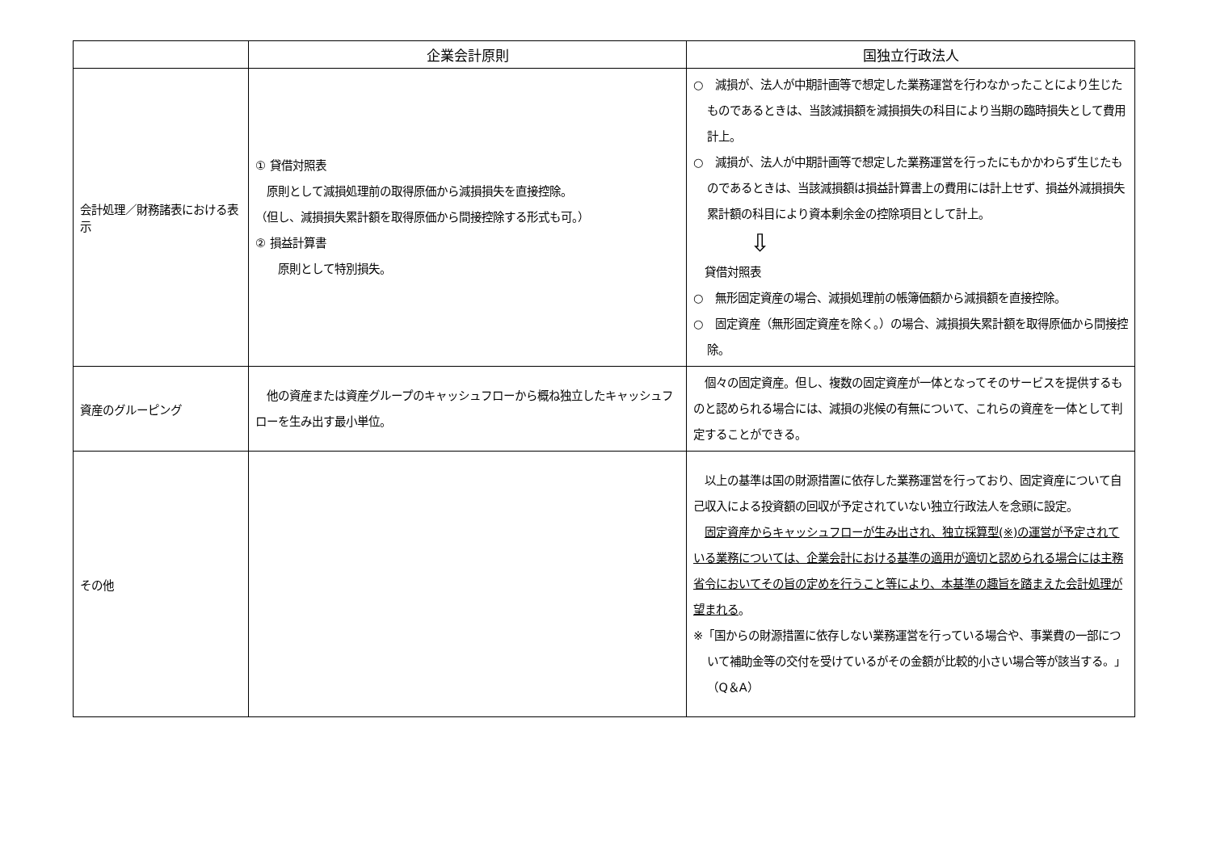| | 企業会計原則 | 国独立行政法人 |
| --- | --- | --- |
| 会計処理／財務諸表における表示 | ① 貸借対照表 原則として減損処理前の取得原価から減損損失を直接控除。 （但し、減損損失累計額を取得原価から間接控除する形式も可。） ② 損益計算書 原則として特別損失。 | ○ 減損が、法人が中期計画等で想定した業務運営を行わなかったことにより生じたものであるときは、当該減損額を減損損失の科目により当期の臨時損失として費用計上。 ○ 減損が、法人が中期計画等で想定した業務運営を行ったにもかかわらず生じたものであるときは、当該減損額は損益計算書上の費用には計上せず、損益外減損損失累計額の科目により資本剰余金の控除項目として計上。 ⇩ 貸借対照表 ○ 無形固定資産の場合、減損処理前の帳簿価額から減損額を直接控除。 ○ 固定資産（無形固定資産を除く。）の場合、減損損失累計額を取得原価から間接控除。 |
| 資産のグルーピング | 他の資産または資産グループのキャッシュフローから概ね独立したキャッシュフローを生み出す最小単位。 | 個々の固定資産。但し、複数の固定資産が一体となってそのサービスを提供するものと認められる場合には、減損の兆候の有無について、これらの資産を一体として判定することができる。 |
| その他 | | 以上の基準は国の財源措置に依存した業務運営を行っており、固定資産について自己収入による投資額の回収が予定されていない独立行政法人を念頭に設定。 固定資産からキャッシュフローが生み出され、独立採算型(※)の運営が予定されている業務については、企業会計における基準の適用が適切と認められる場合には主務省令においてその旨の定めを行うこと等により、本基準の趣旨を踏まえた会計処理が望まれる 。 ※「国からの財源措置に依存しない業務運営を行っている場合や、事業費の一部について補助金等の交付を受けているがその金額が比較的小さい場合等が該当する。」（Q＆A） |